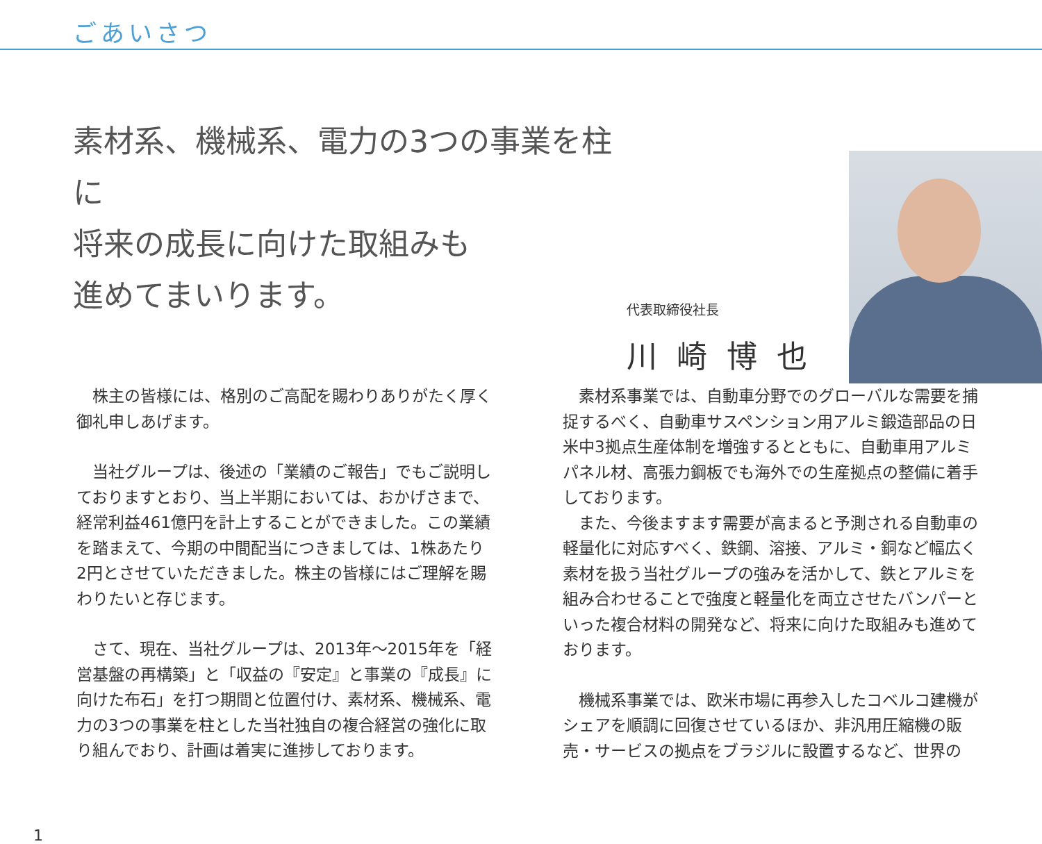ごあいさつ
素材系、機械系、電力の3つの事業を柱に
将来の成長に向けた取組みも
進めてまいります。
代表取締役社長
川崎博也
　株主の皆様には、格別のご高配を賜わりありがたく厚く御礼申しあげます。
　当社グループは、後述の「業績のご報告」でもご説明しておりますとおり、当上半期においては、おかげさまで、経常利益461億円を計上することができました。この業績を踏まえて、今期の中間配当につきましては、1株あたり2円とさせていただきました。株主の皆様にはご理解を賜わりたいと存じます。
　さて、現在、当社グループは、2013年～2015年を「経営基盤の再構築」と「収益の『安定』と事業の『成長』に向けた布石」を打つ期間と位置付け、素材系、機械系、電力の3つの事業を柱とした当社独自の複合経営の強化に取り組んでおり、計画は着実に進捗しております。
　素材系事業では、自動車分野でのグローバルな需要を捕捉するべく、自動車サスペンション用アルミ鍛造部品の日米中3拠点生産体制を増強するとともに、自動車用アルミパネル材、高張力鋼板でも海外での生産拠点の整備に着手しております。
　また、今後ますます需要が高まると予測される自動車の軽量化に対応すべく、鉄鋼、溶接、アルミ・銅など幅広く素材を扱う当社グループの強みを活かして、鉄とアルミを組み合わせることで強度と軽量化を両立させたバンパーといった複合材料の開発など、将来に向けた取組みも進めております。
　機械系事業では、欧米市場に再参入したコベルコ建機がシェアを順調に回復させているほか、非汎用圧縮機の販売・サービスの拠点をブラジルに設置するなど、世界の
1